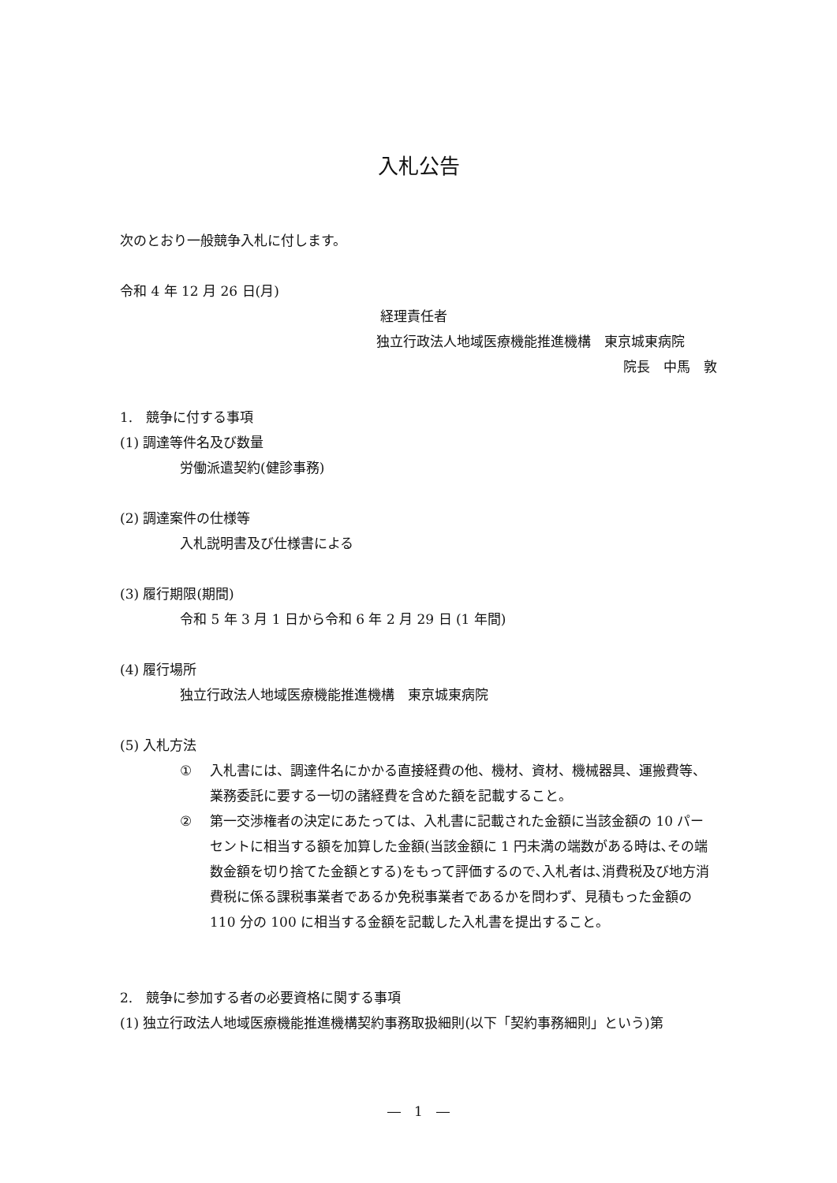入札公告
次のとおり一般競争入札に付します。
令和 4 年 12 月 26 日(月)
経理責任者
独立行政法人地域医療機能推進機構　東京城東病院
院長　中馬　敦
1.　競争に付する事項
(1) 調達等件名及び数量
労働派遣契約(健診事務)
(2) 調達案件の仕様等
入札説明書及び仕様書による
(3) 履行期限(期間)
令和 5 年 3 月 1 日から令和 6 年 2 月 29 日 (1 年間)
(4) 履行場所
独立行政法人地域医療機能推進機構　東京城東病院
(5) 入札方法
① 入札書には、調達件名にかかる直接経費の他、機材、資材、機械器具、運搬費等、業務委託に要する一切の諸経費を含めた額を記載すること。
② 第一交渉権者の決定にあたっては、入札書に記載された金額に当該金額の 10 パーセントに相当する額を加算した金額(当該金額に 1 円未満の端数がある時は､その端数金額を切り捨てた金額とする)をもって評価するので､入札者は､消費税及び地方消費税に係る課税事業者であるか免税事業者であるかを問わず、見積もった金額の 110 分の 100 に相当する金額を記載した入札書を提出すること。
2.　競争に参加する者の必要資格に関する事項
(1) 独立行政法人地域医療機能推進機構契約事務取扱細則(以下「契約事務細則」という)第
―　1　―